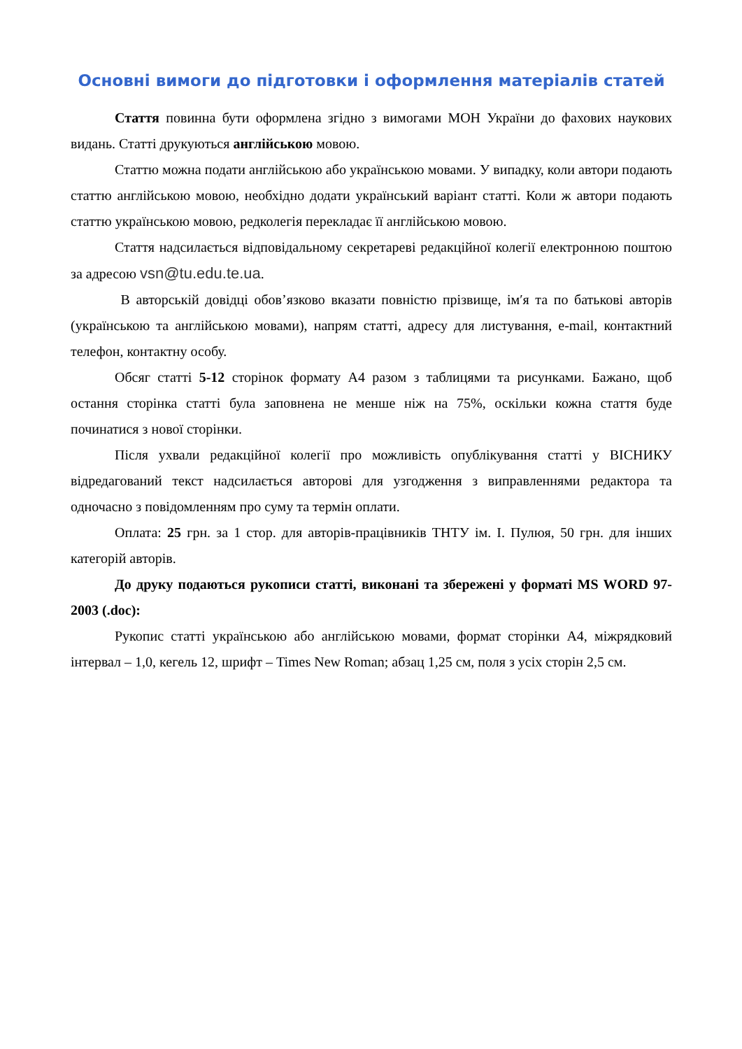Основні вимоги до підготовки і оформлення матеріалів статей
Стаття повинна бути оформлена згідно з вимогами МОН України до фахових наукових видань. Статті друкуються англійською мовою.
Статтю можна подати англійською або українською мовами. У випадку, коли автори подають статтю англійською мовою, необхідно додати український варіант статті. Коли ж автори подають статтю українською мовою, редколегія перекладає її англійською мовою.
Стаття надсилається відповідальному секретареві редакційної колегії електронною поштою за адресою vsn@tu.edu.te.ua.
В авторській довідці обов’язково вказати повністю прізвище, ім′я та по батькові авторів (українською та англійською мовами), напрям статті, адресу для листування, e-mail, контактний телефон, контактну особу.
Обсяг статті 5-12 сторінок формату А4 разом з таблицями та рисунками. Бажано, щоб остання сторінка статті була заповнена не менше ніж на 75%, оскільки кожна стаття буде починатися з нової сторінки.
Після ухвали редакційної колегії про можливість опублікування статті у ВІСНИКУ відредагований текст надсилається авторові для узгодження з виправленнями редактора та одночасно з повідомленням про суму та термін оплати.
Оплата: 25 грн. за 1 стор. для авторів-працівників ТНТУ ім. І. Пулюя, 50 грн. для інших категорій авторів.
До друку подаються рукописи статті, виконані та збережені у форматі MS WORD 97-2003 (.doc):
Рукопис статті українською або англійською мовами, формат сторінки А4, міжрядковий інтервал – 1,0, кегель 12, шрифт – Times New Roman; абзац 1,25 см, поля з усіх сторін 2,5 см.